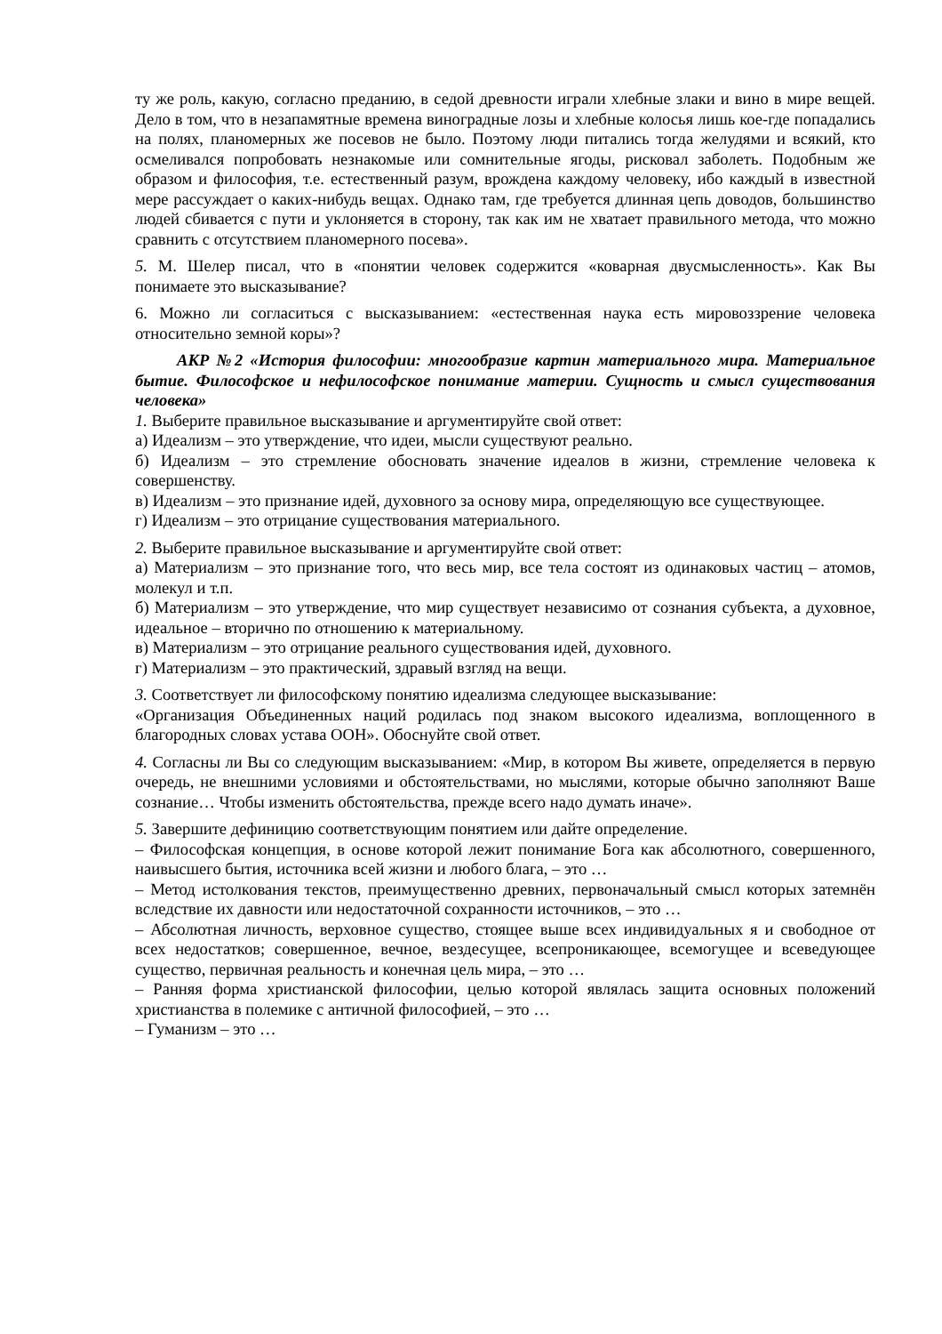ту же роль, какую, согласно преданию, в седой древности играли хлебные злаки и вино в мире вещей. Дело в том, что в незапамятные времена виноградные лозы и хлебные колосья лишь кое-где попадались на полях, планомерных же посевов не было. Поэтому люди питались тогда желудями и всякий, кто осмеливался попробовать незнакомые или сомнительные ягоды, рисковал заболеть. Подобным же образом и философия, т.е. естественный разум, врождена каждому человеку, ибо каждый в известной мере рассуждает о каких-нибудь вещах. Однако там, где требуется длинная цепь доводов, большинство людей сбивается с пути и уклоняется в сторону, так как им не хватает правильного метода, что можно сравнить с отсутствием планомерного посева».
5. М. Шелер писал, что в «понятии человек содержится «коварная двусмысленность». Как Вы понимаете это высказывание?
6. Можно ли согласиться с высказыванием: «естественная наука есть мировоззрение человека относительно земной коры»?
АКР №2 «История философии: многообразие картин материального мира. Материальное бытие. Философское и нефилософское понимание материи. Сущность и смысл существования человека»
1. Выберите правильное высказывание и аргументируйте свой ответ:
а) Идеализм – это утверждение, что идеи, мысли существуют реально.
б) Идеализм – это стремление обосновать значение идеалов в жизни, стремление человека к совершенству.
в) Идеализм – это признание идей, духовного за основу мира, определяющую все существующее.
г) Идеализм – это отрицание существования материального.
2. Выберите правильное высказывание и аргументируйте свой ответ:
а) Материализм – это признание того, что весь мир, все тела состоят из одинаковых частиц – атомов, молекул и т.п.
б) Материализм – это утверждение, что мир существует независимо от сознания субъекта, а духовное, идеальное – вторично по отношению к материальному.
в) Материализм – это отрицание реального существования идей, духовного.
г) Материализм – это практический, здравый взгляд на вещи.
3. Соответствует ли философскому понятию идеализма следующее высказывание:
«Организация Объединенных наций родилась под знаком высокого идеализма, воплощенного в благородных словах устава ООН». Обоснуйте свой ответ.
4. Согласны ли Вы со следующим высказыванием: «Мир, в котором Вы живете, определяется в первую очередь, не внешними условиями и обстоятельствами, но мыслями, которые обычно заполняют Ваше сознание… Чтобы изменить обстоятельства, прежде всего надо думать иначе».
5. Завершите дефиницию соответствующим понятием или дайте определение.
– Философская концепция, в основе которой лежит понимание Бога как абсолютного, совершенного, наивысшего бытия, источника всей жизни и любого блага, – это …
– Метод истолкования текстов, преимущественно древних, первоначальный смысл которых затемнён вследствие их давности или недостаточной сохранности источников, – это …
– Абсолютная личность, верховное существо, стоящее выше всех индивидуальных я и свободное от всех недостатков; совершенное, вечное, вездесущее, всепроникающее, всемогущее и всеведующее существо, первичная реальность и конечная цель мира, – это …
– Ранняя форма христианской философии, целью которой являлась защита основных положений христианства в полемике с античной философией, – это …
– Гуманизм – это …